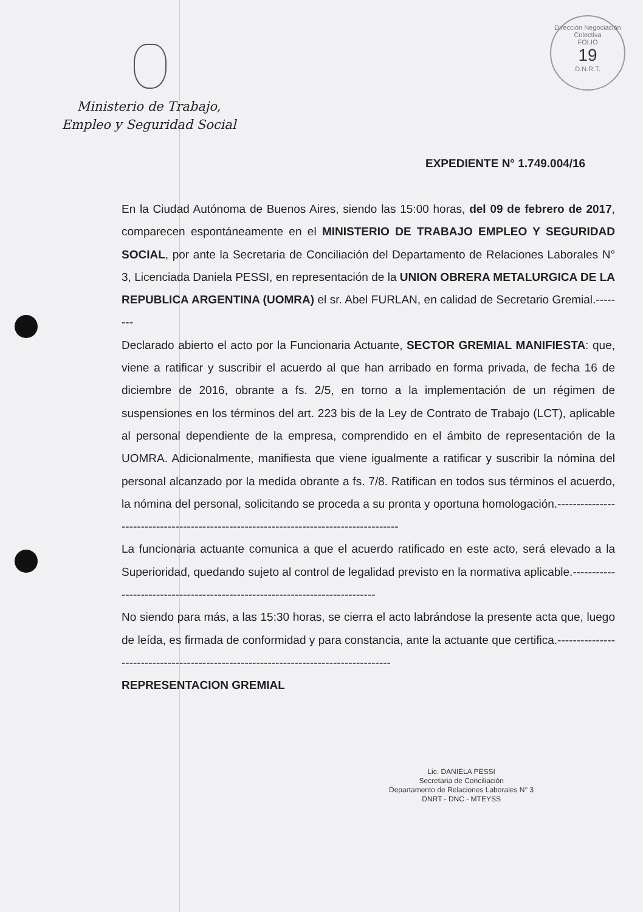Ministerio de Trabajo,
Empleo y Seguridad Social
Dirección Negociación Colectiva
FOLIO
19
D.N.R.T.
EXPEDIENTE N° 1.749.004/16
En la Ciudad Autónoma de Buenos Aires, siendo las 15:00 horas, del 09 de febrero de 2017, comparecen espontáneamente en el MINISTERIO DE TRABAJO EMPLEO Y SEGURIDAD SOCIAL, por ante la Secretaria de Conciliación del Departamento de Relaciones Laborales N° 3, Licenciada Daniela PESSI, en representación de la UNION OBRERA METALURGICA DE LA REPUBLICA ARGENTINA (UOMRA) el sr. Abel FURLAN, en calidad de Secretario Gremial.--------
Declarado abierto el acto por la Funcionaria Actuante, SECTOR GREMIAL MANIFIESTA: que, viene a ratificar y suscribir el acuerdo al que han arribado en forma privada, de fecha 16 de diciembre de 2016, obrante a fs. 2/5, en torno a la implementación de un régimen de suspensiones en los términos del art. 223 bis de la Ley de Contrato de Trabajo (LCT), aplicable al personal dependiente de la empresa, comprendido en el ámbito de representación de la UOMRA. Adicionalmente, manifiesta que viene igualmente a ratificar y suscribir la nómina del personal alcanzado por la medida obrante a fs. 7/8. Ratifican en todos sus términos el acuerdo, la nómina del personal, solicitando se proceda a su pronta y oportuna homologación.---------------------------------------------------------------------------------------
La funcionaria actuante comunica a que el acuerdo ratificado en este acto, será elevado a la Superioridad, quedando sujeto al control de legalidad previsto en la normativa aplicable.-----------------------------------------------------------------------------
No siendo para más, a las 15:30 horas, se cierra el acto labrándose la presente acta que, luego de leída, es firmada de conformidad y para constancia, ante la actuante que certifica.-------------------------------------------------------------------------------------
REPRESENTACION GREMIAL
Lic. DANIELA PESSI
Secretaria de Conciliación
Departamento de Relaciones Laborales N° 3
DNRT - DNC - MTEYSS